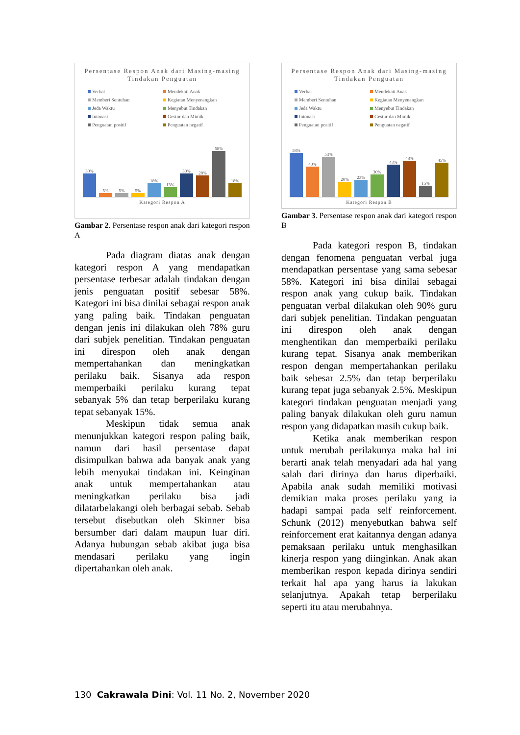Persentase Respon Anak dari Masing-masing Tindakan Penguatan
Verbal Mendekati Anak Memberi Sentuhan Kegiatan Menyenangkan Jeda Waktu Menyebut Tindakan Intonasi Gestur dan Mimik Penguatan positif Penguatan negatif
30%
5%
5%
5%
18%
13%
30%
28%
58%
18%
Kategori Respon A
Gambar 2. Persentase respon anak dari kategori respon A
Pada diagram diatas anak dengan kategori respon A yang mendapatkan persentase terbesar adalah tindakan dengan jenis penguatan positif sebesar 58%. Kategori ini bisa dinilai sebagai respon anak yang paling baik. Tindakan penguatan dengan jenis ini dilakukan oleh 78% guru dari subjek penelitian. Tindakan penguatan ini direspon oleh anak dengan mempertahankan dan meningkatkan perilaku baik. Sisanya ada respon memperbaiki perilaku kurang tepat sebanyak 5% dan tetap berperilaku kurang tepat sebanyak 15%.
Meskipun tidak semua anak menunjukkan kategori respon paling baik, namun dari hasil persentase dapat disimpulkan bahwa ada banyak anak yang lebih menyukai tindakan ini. Keinginan anak untuk mempertahankan atau meningkatkan perilaku bisa jadi dilatarbelakangi oleh berbagai sebab. Sebab tersebut disebutkan oleh Skinner bisa bersumber dari dalam maupun luar diri. Adanya hubungan sebab akibat juga bisa mendasari perilaku yang ingin dipertahankan oleh anak.
Persentase Respon Anak dari Masing-masing Tindakan Penguatan
Verbal Mendekati Anak Memberi Sentuhan Kegiatan Menyenangkan Jeda Waktu Menyebut Tindakan Intonasi Gestur dan Mimik Penguatan positif Penguatan negatif
58%
40%
53%
20%
23%
30%
43%
48%
15%
45%
Kategori Respon B
Gambar 3. Persentase respon anak dari kategori respon B
Pada kategori respon B, tindakan dengan fenomena penguatan verbal juga mendapatkan persentase yang sama sebesar 58%. Kategori ini bisa dinilai sebagai respon anak yang cukup baik. Tindakan penguatan verbal dilakukan oleh 90% guru dari subjek penelitian. Tindakan penguatan ini direspon oleh anak dengan menghentikan dan memperbaiki perilaku kurang tepat. Sisanya anak memberikan respon dengan mempertahankan perilaku baik sebesar 2.5% dan tetap berperilaku kurang tepat juga sebanyak 2.5%. Meskipun kategori tindakan penguatan menjadi yang paling banyak dilakukan oleh guru namun respon yang didapatkan masih cukup baik.
Ketika anak memberikan respon untuk merubah perilakunya maka hal ini berarti anak telah menyadari ada hal yang salah dari dirinya dan harus diperbaiki. Apabila anak sudah memiliki motivasi demikian maka proses perilaku yang ia hadapi sampai pada self reinforcement. Schunk (2012) menyebutkan bahwa self reinforcement erat kaitannya dengan adanya pemaksaan perilaku untuk menghasilkan kinerja respon yang diinginkan. Anak akan memberikan respon kepada dirinya sendiri terkait hal apa yang harus ia lakukan selanjutnya. Apakah tetap berperilaku seperti itu atau merubahnya.
130 Cakrawala Dini: Vol. 11 No. 2, November 2020